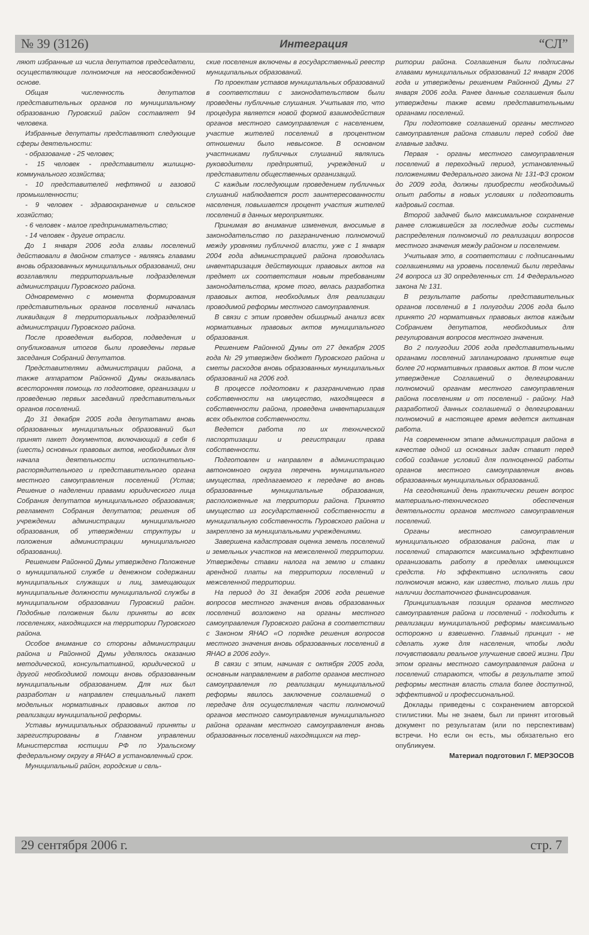№ 39 (3126) Интеграция “СЛ”
ляют избранные из числа депутатов председатели, осуществляющие полномочия на неосвобожденной основе.
Общая численность депутатов представительных органов по муниципальному образованию Пуровский район составляет 94 человека.
Избранные депутаты представляют следующие сферы деятельности:
- образование - 25 человек;
- 15 человек - представители жилищно-коммунального хозяйства;
- 10 представителей нефтяной и газовой промышленности;
- 9 человек - здравоохранение и сельское хозяйство;
- 6 человек - малое предпринимательство;
- 14 человек - другие отрасли.
До 1 января 2006 года главы поселений действовали в двойном статусе - являясь главами вновь образованных муниципальных образований, они возглавляли территориальные подразделения администрации Пуровского района.
Одновременно с момента формирования представительных органов поселений началась ликвидация 8 территориальных подразделений администрации Пуровского района.
После проведения выборов, подведения и опубликования итогов были проведены первые заседания Собраний депутатов.
Представителями администрации района, а также аппаратом Районной Думы оказывалась всесторонняя помощь по подготовке, организации и проведению первых заседаний представительных органов поселений.
До 31 декабря 2005 года депутатами вновь образованных муниципальных образований был принят пакет документов, включающий в себя 6 (шесть) основных правовых актов, необходимых для начала деятельности исполнительно-распорядительного и представительного органа местного самоуправления поселений (Устав; Решение о наделении правами юридического лица Собрания депутатов муниципального образования; регламент Собрания депутатов; решения об учреждении администрации муниципального образования, об утверждении структуры и положения администрации муниципального образовании).
Решением Районной Думы утверждено Положение о муниципальной службе и денежном содержании муниципальных служащих и лиц, замещающих муниципальные должности муниципальной службы в муниципальном образовании Пуровский район. Подобные положения были приняты во всех поселениях, находящихся на территории Пуровского района.
Особое внимание со стороны администрации района и Районной Думы уделялось оказанию методической, консультативной, юридической и другой необходимой помощи вновь образованным муниципальным образованием. Для них был разработан и направлен специальный пакет модельных нормативных правовых актов по реализации муниципальной реформы.
Уставы муниципальных образований приняты и зарегистрированы в Главном управлении Министерства юстиции РФ по Уральскому федеральному округу в ЯНАО в установленный срок.
Муниципальный район, городские и сель-
ские поселения включены в государственный реестр муниципальных образований.
По проектам уставов муниципальных образований в соответствии с законодательством были проведены публичные слушания. Учитывая то, что процедура является новой формой взаимодействия органов местного самоуправления с населением, участие жителей поселений в процентном отношении было невысокое. В основном участниками публичных слушаний являлись руководители предприятий, учреждений и представители общественных организаций.
С каждым последующим проведением публичных слушаний наблюдается рост заинтересованности населения, повышается процент участия жителей поселений в данных мероприятиях.
Принимая во внимание изменения, вносимые в законодательство по разграничению полномочий между уровнями публичной власти, уже с 1 января 2004 года администрацией района проводилась инвентаризация действующих правовых актов на предмет их соответствия новым требованиям законодательства, кроме того, велась разработка правовых актов, необходимых для реализации проводимой реформы местного самоуправления.
В связи с этим проведен обширный анализ всех нормативных правовых актов муниципального образования.
Решением Районной Думы от 27 декабря 2005 года № 29 утвержден бюджет Пуровского района и сметы расходов вновь образованных муниципальных образований на 2006 год.
В процессе подготовки к разграничению прав собственности на имущество, находящееся в собственности района, проведена инвентаризация всех объектов собственности.
Ведется работа по их технической паспортизации и регистрации права собственности.
Подготовлен и направлен в администрацию автономного округа перечень муниципального имущества, предлагаемого к передаче во вновь образованные муниципальные образования, расположенные на территории района. Принято имущество из государственной собственности в муниципальную собственность Пуровского района и закреплено за муниципальными учреждениями.
Завершена кадастровая оценка земель поселений и земельных участков на межселенной территории. Утверждены ставки налога на землю и ставки арендной платы на территории поселений и межселенной территории.
На период до 31 декабря 2006 года решение вопросов местного значения вновь образованных поселений возложено на органы местного самоуправления Пуровского района в соответствии с Законом ЯНАО «О порядке решения вопросов местного значения вновь образованных поселений в ЯНАО в 2006 году».
В связи с этим, начиная с октября 2005 года, основным направлением в работе органов местного самоуправления по реализации муниципальной реформы явилось заключение соглашений о передаче для осуществления части полномочий органов местного самоуправления муниципального района органам местного самоуправления вновь образованных поселений находящихся на тер-
ритории района. Соглашения были подписаны главами муниципальных образований 12 января 2006 года и утверждены решением Районной Думы 27 января 2006 года. Ранее данные соглашения были утверждены также всеми представительными органами поселений.
При подготовке соглашений органы местного самоуправления района ставили перед собой две главные задачи.
Первая - органы местного самоуправления поселений в переходный период, установленный положениями Федерального закона № 131-ФЗ сроком до 2009 года, должны приобрести необходимый опыт работы в новых условиях и подготовить кадровый состав.
Второй задачей было максимальное сохранение ранее сложившейся за последние годы системы распределения полномочий по реализации вопросов местного значения между районом и поселением.
Учитывая это, в соответствии с подписанными соглашениями на уровень поселений были переданы 24 вопроса из 30 определенных ст. 14 Федерального закона № 131.
В результате работы представительных органов поселений в 1 полугодии 2006 года было принято 20 нормативных правовых актов каждым Собранием депутатов, необходимых для регулирования вопросов местного значения.
Во 2 полугодии 2006 года представительными органами поселений запланировано принятие еще более 20 нормативных правовых актов. В том числе утверждение Соглашений о делегировании полномочий органам местного самоуправления района поселениям и от поселений - району. Над разработкой данных соглашений о делегировании полномочий в настоящее время ведется активная работа.
На современном этапе администрация района в качестве одной из основных задач ставит перед собой создание условий для полноценной работы органов местного самоуправления вновь образованных муниципальных образований.
На сегодняшний день практически решен вопрос материально-технического обеспечения деятельности органов местного самоуправления поселений.
Органы местного самоуправления муниципального образования района, так и поселений стараются максимально эффективно организовать работу в пределах имеющихся средств. Но эффективно исполнять свои полномочия можно, как известно, только лишь при наличии достаточного финансирования.
Принципиальная позиция органов местного самоуправления района и поселений - подходить к реализации муниципальной реформы максимально осторожно и взвешенно. Главный принцип - не сделать хуже для населения, чтобы люди почувствовали реальное улучшение своей жизни. При этом органы местного самоуправления района и поселений стараются, чтобы в результате этой реформы местная власть стала более доступной, эффективной и профессиональной.
Доклады приведены с сохранением авторской стилистики. Мы не знаем, был ли принят итоговый документ по результатам (или по перспективам) встречи. Но если он есть, мы обязательно его опубликуем.
Материал подготовил Г. МЕРЗОСОВ
29 сентября 2006 г. стр. 7